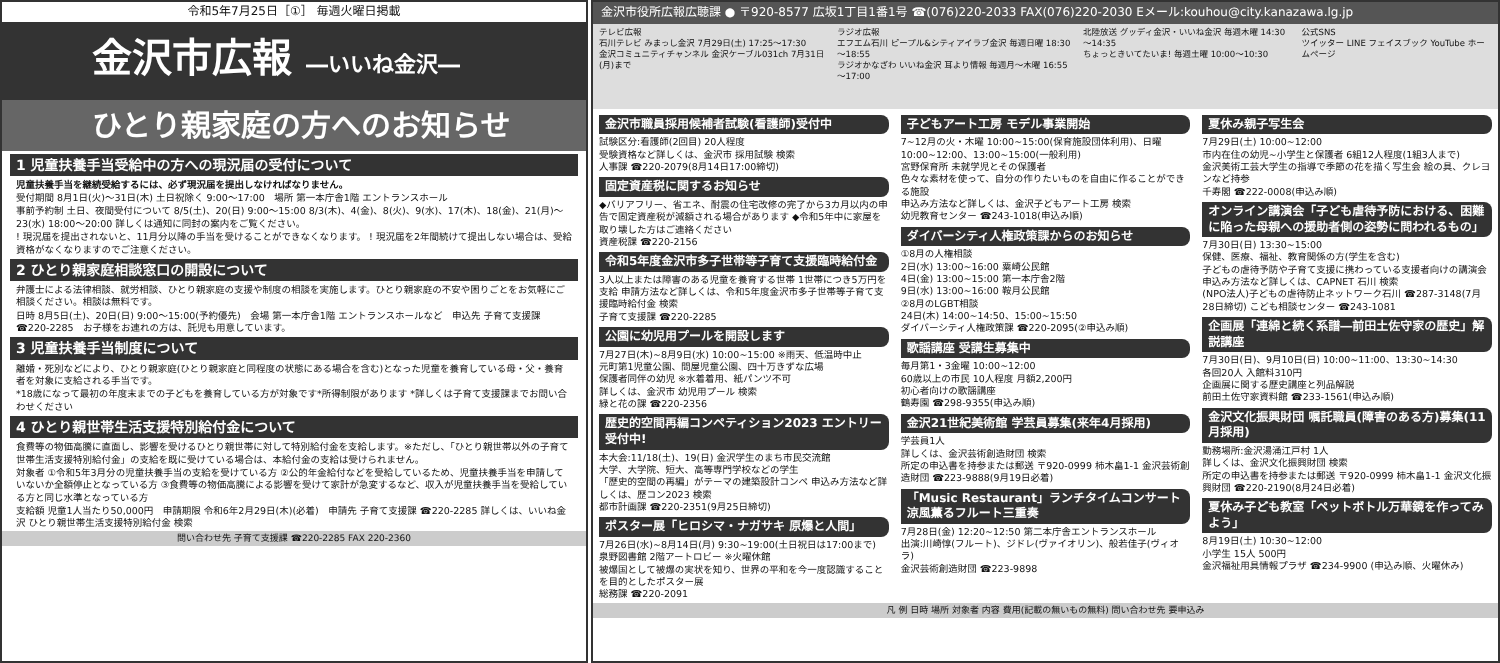令和5年7月25日［①］ 毎週火曜日掲載
金沢市広報 ―いいね金沢―
ひとり親家庭の方へのお知らせ
1 児童扶養手当受給中の方への現況届の受付について
児童扶養手当を継続受給するには、必ず現況届を提出しなければなりません。
受付期間 8月1日(火)～31日(木) 土日祝除く 9:00～17:00　場所 第一本庁舎1階 エントランスホール
事前予約制 土日、夜間受付について 8/5(土)、20(日) 9:00～15:00 8/3(木)、4(金)、8(火)、9(水)、17(木)、18(金)、21(月)～23(水) 18:00～20:00 詳しくは通知に同封の案内をご覧ください。
! 現況届を提出されないと、11月分以降の手当を受けることができなくなります。 ! 現況届を2年間続けて提出しない場合は、受給資格がなくなりますのでご注意ください。
2 ひとり親家庭相談窓口の開設について
弁護士による法律相談、就労相談、ひとり親家庭の支援や制度の相談を実施します。ひとり親家庭の不安や困りごとをお気軽にご相談ください。相談は無料です。
日時 8月5日(土)、20日(日) 9:00～15:00(予約優先)　会場 第一本庁舎1階 エントランスホールなど　申込先 子育て支援課 ☎220-2285　お子様をお連れの方は、託児も用意しています。
3 児童扶養手当制度について
離婚・死別などにより、ひとり親家庭(ひとり親家庭と同程度の状態にある場合を含む)となった児童を養育している母・父・養育者を対象に支給される手当です。
*18歳になって最初の年度末までの子どもを養育している方が対象です*所得制限があります *詳しくは子育て支援課までお問い合わせください
4 ひとり親世帯生活支援特別給付金について
食費等の物価高騰に直面し、影響を受けるひとり親世帯に対して特別給付金を支給します。※ただし、「ひとり親世帯以外の子育て世帯生活支援特別給付金」の支給を既に受けている場合は、本給付金の支給は受けられません。
対象者 ①令和5年3月分の児童扶養手当の支給を受けている方 ②公的年金給付などを受給しているため、児童扶養手当を申請していないか全額停止となっている方 ③食費等の物価高騰による影響を受けて家計が急変するなど、収入が児童扶養手当を受給している方と同じ水準となっている方
支給額 児童1人当たり50,000円　申請期限 令和6年2月29日(木)(必着)　申請先 子育て支援課 ☎220-2285 詳しくは、いいね金沢 ひとり親世帯生活支援特別給付金 検索
問い合わせ先 子育て支援課 ☎220-2285 FAX 220-2360
金沢市役所広報広聴課 ● 〒920-8577 広坂1丁目1番1号 ☎(076)220-2033 FAX(076)220-2030 Eメール:kouhou@city.kanazawa.lg.jp
テレビ広報
石川テレビ みまっし金沢 7月29日(土) 17:25～17:30
金沢コミュニティチャンネル 金沢ケーブル031ch 7月31日(月)まで
ラジオ広報
エフエム石川 ピープル&シティアイラブ金沢 毎週日曜 18:30～18:55
ラジオかなざわ いいね金沢 耳より情報 毎週月～木曜 16:55～17:00
北陸放送 グッディ金沢・いいね金沢 毎週木曜 14:30～14:35
ちょっときいてたいま! 毎週土曜 10:00～10:30
公式SNS
ツイッター LINE フェイスブック YouTube ホームページ
金沢市職員採用候補者試験(看護師)受付中
試験区分:看護師(2回目) 20人程度
受験資格など詳しくは、金沢市 採用試験 検索
人事課 ☎220-2079(8月14日17:00締切)
固定資産税に関するお知らせ
◆バリアフリー、省エネ、耐震の住宅改修の完了から3カ月以内の申告で固定資産税が減額される場合があります ◆令和5年中に家屋を取り壊した方はご連絡ください
資産税課 ☎220-2156
令和5年度金沢市多子世帯等子育て支援臨時給付金
3人以上または障害のある児童を養育する世帯 1世帯につき5万円を支給 申請方法など詳しくは、令和5年度金沢市多子世帯等子育て支援臨時給付金 検索
子育て支援課 ☎220-2285
公園に幼児用プールを開設します
7月27日(木)~8月9日(水) 10:00~15:00 ※雨天、低温時中止
元町第1児童公園、問屋児童公園、四十万きずな広場
保護者同伴の幼児 ※水着着用、紙パンツ不可
詳しくは、金沢市 幼児用プール 検索
緑と花の課 ☎220-2356
歴史的空間再編コンペティション2023 エントリー受付中!
本大会:11/18(土)、19(日) 金沢学生のまち市民交流館
大学、大学院、短大、高等専門学校などの学生
「歴史的空間の再編」がテーマの建築設計コンペ 申込み方法など詳しくは、歴コン2023 検索
都市計画課 ☎220-2351(9月25日締切)
ポスター展「ヒロシマ・ナガサキ 原爆と人間」
7月26日(水)~8月14日(月) 9:30~19:00(土日祝日は17:00まで)
泉野図書館 2階アートロビー ※火曜休館
被爆国として被爆の実状を知り、世界の平和を今一度認識することを目的としたポスター展
総務課 ☎220-2091
子どもアート工房 モデル事業開始
7~12月の火・木曜 10:00~15:00(保育施設団体利用)、日曜 10:00~12:00、13:00~15:00(一般利用)
宮野保育所 未就学児とその保護者
色々な素材を使って、自分の作りたいものを自由に作ることができる施設
申込み方法など詳しくは、金沢子どもアート工房 検索
幼児教育センター ☎243-1018(申込み順)
ダイバーシティ人権政策課からのお知らせ
①8月の人権相談
2日(水) 13:00~16:00 粟崎公民館
4日(金) 13:00~15:00 第一本庁舎2階
9日(水) 13:00~16:00 鞍月公民館
②8月のLGBT相談
24日(木) 14:00~14:50、15:00~15:50
ダイバーシティ人権政策課 ☎220-2095(②申込み順)
歌謡講座 受講生募集中
毎月第1・3金曜 10:00~12:00
60歳以上の市民 10人程度 月額2,200円
初心者向けの歌謡講座
鶴寿園 ☎298-9355(申込み順)
金沢21世紀美術館 学芸員募集(来年4月採用)
学芸員1人
詳しくは、金沢芸術創造財団 検索
所定の申込書を持参または郵送 〒920-0999 柿木畠1-1 金沢芸術創造財団 ☎223-9888(9月19日必着)
「Music Restaurant」ランチタイムコンサート 涼風薫るフルート三重奏
7月28日(金) 12:20~12:50 第二本庁舎エントランスホール
出演:川崎惇(フルート)、ジドレ(ヴァイオリン)、般若佳子(ヴィオラ)
金沢芸術創造財団 ☎223-9898
夏休み親子写生会
7月29日(土) 10:00~12:00
市内在住の幼児~小学生と保護者 6組12人程度(1組3人まで)
金沢美術工芸大学生の指導で季節の花を描く写生会 絵の具、クレヨンなど持参
千寿閣 ☎222-0008(申込み順)
オンライン講演会「子ども虐待予防における、困難に陥った母親への援助者側の姿勢に問われるもの」
7月30日(日) 13:30~15:00
保健、医療、福祉、教育関係の方(学生を含む)
子どもの虐待予防や子育て支援に携わっている支援者向けの講演会
申込み方法など詳しくは、CAPNET 石川 検索
(NPO法人)子どもの虐待防止ネットワーク石川 ☎287-3148(7月28日締切) こども相談センター ☎243-1081
企画展「連綿と続く系譜―前田土佐守家の歴史」解説講座
7月30日(日)、9月10日(日) 10:00~11:00、13:30~14:30
各回20人 入館料310円
企画展に関する歴史講座と列品解説
前田土佐守家資料館 ☎233-1561(申込み順)
金沢文化振興財団 嘱託職員(障害のある方)募集(11月採用)
勤務場所:金沢湯涌江戸村 1人
詳しくは、金沢文化振興財団 検索
所定の申込書を持参または郵送 〒920-0999 柿木畠1-1 金沢文化振興財団 ☎220-2190(8月24日必着)
夏休み子ども教室「ペットボトル万華鏡を作ってみよう」
8月19日(土) 10:30~12:00
小学生 15人 500円
金沢福祉用具情報プラザ ☎234-9900 (申込み順、火曜休み)
凡 例 日時 場所 対象者 内容 費用(記載の無いもの無料) 問い合わせ先 要申込み